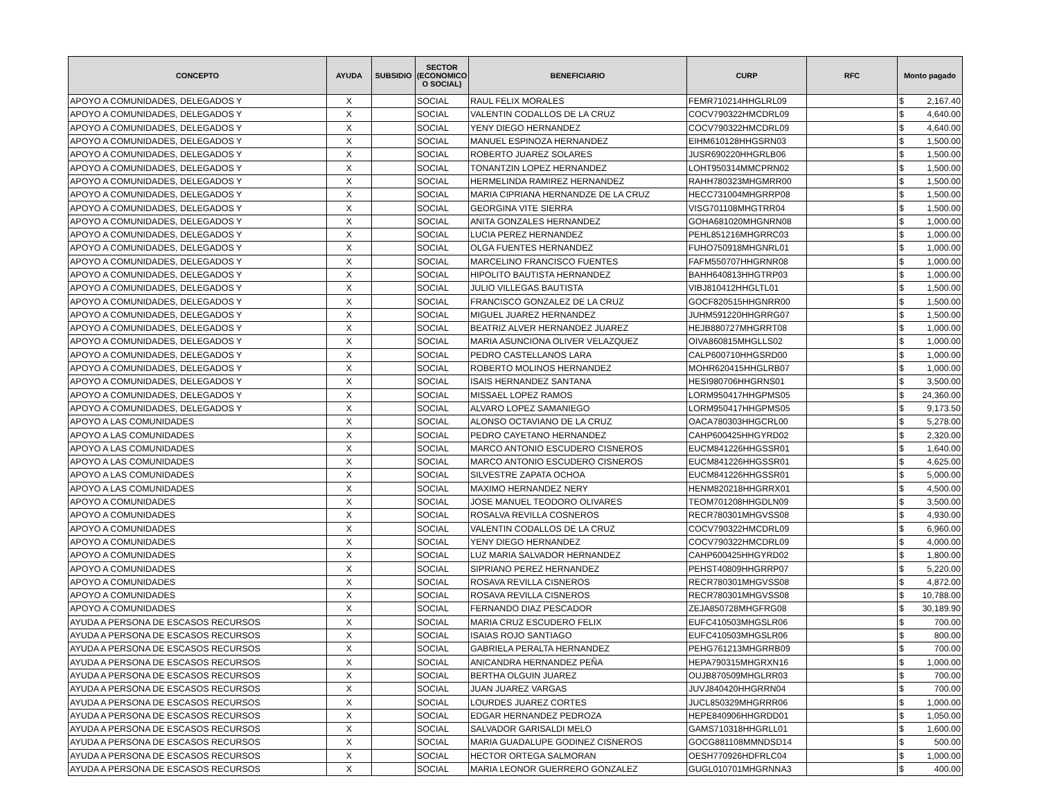| CONCEPTO | AYUDA | SUBSIDIO | SECTOR (ECONOMICO O SOCIAL) | BENEFICIARIO | CURP | RFC | Monto pagado |
| --- | --- | --- | --- | --- | --- | --- | --- |
| APOYO A COMUNIDADES, DELEGADOS Y | X | | SOCIAL | RAUL FELIX MORALES | FEMR710214HHGLRL09 | | $ 2,167.40 |
| APOYO A COMUNIDADES, DELEGADOS Y | X | | SOCIAL | VALENTIN CODALLOS DE LA CRUZ | COCV790322HMCDRL09 | | $ 4,640.00 |
| APOYO A COMUNIDADES, DELEGADOS Y | X | | SOCIAL | YENY DIEGO HERNANDEZ | COCV790322HMCDRL09 | | $ 4,640.00 |
| APOYO A COMUNIDADES, DELEGADOS Y | X | | SOCIAL | MANUEL ESPINOZA HERNANDEZ | EIHM610128HHGSRN03 | | $ 1,500.00 |
| APOYO A COMUNIDADES, DELEGADOS Y | X | | SOCIAL | ROBERTO JUAREZ SOLARES | JUSR690220HHGRLB06 | | $ 1,500.00 |
| APOYO A COMUNIDADES, DELEGADOS Y | X | | SOCIAL | TONANTZIN LOPEZ HERNANDEZ | LOHT950314MMCPRN02 | | $ 1,500.00 |
| APOYO A COMUNIDADES, DELEGADOS Y | X | | SOCIAL | HERMELINDA RAMIREZ HERNANDEZ | RAHH780323MHGMRR00 | | $ 1,500.00 |
| APOYO A COMUNIDADES, DELEGADOS Y | X | | SOCIAL | MARIA CIPRIANA HERNANDZE DE LA CRUZ | HECC731004MHGRRP08 | | $ 1,500.00 |
| APOYO A COMUNIDADES, DELEGADOS Y | X | | SOCIAL | GEORGINA VITE SIERRA | VISG701108MHGTRR04 | | $ 1,500.00 |
| APOYO A COMUNIDADES, DELEGADOS Y | X | | SOCIAL | ANITA GONZALES HERNANDEZ | GOHA681020MHGNRN08 | | $ 1,000.00 |
| APOYO A COMUNIDADES, DELEGADOS Y | X | | SOCIAL | LUCIA PEREZ HERNANDEZ | PEHL851216MHGRRC03 | | $ 1,000.00 |
| APOYO A COMUNIDADES, DELEGADOS Y | X | | SOCIAL | OLGA FUENTES HERNANDEZ | FUHO750918MHGNRL01 | | $ 1,000.00 |
| APOYO A COMUNIDADES, DELEGADOS Y | X | | SOCIAL | MARCELINO FRANCISCO FUENTES | FAFM550707HHGRNR08 | | $ 1,000.00 |
| APOYO A COMUNIDADES, DELEGADOS Y | X | | SOCIAL | HIPOLITO BAUTISTA HERNANDEZ | BAHH640813HHGTRP03 | | $ 1,000.00 |
| APOYO A COMUNIDADES, DELEGADOS Y | X | | SOCIAL | JULIO VILLEGAS BAUTISTA | VIBJ810412HHGLTL01 | | $ 1,500.00 |
| APOYO A COMUNIDADES, DELEGADOS Y | X | | SOCIAL | FRANCISCO GONZALEZ DE LA CRUZ | GOCF820515HHGNRR00 | | $ 1,500.00 |
| APOYO A COMUNIDADES, DELEGADOS Y | X | | SOCIAL | MIGUEL JUAREZ HERNANDEZ | JUHM591220HHGRRG07 | | $ 1,500.00 |
| APOYO A COMUNIDADES, DELEGADOS Y | X | | SOCIAL | BEATRIZ ALVER HERNANDEZ JUAREZ | HEJB880727MHGRRT08 | | $ 1,000.00 |
| APOYO A COMUNIDADES, DELEGADOS Y | X | | SOCIAL | MARIA ASUNCIONA OLIVER VELAZQUEZ | OIVA860815MHGLLS02 | | $ 1,000.00 |
| APOYO A COMUNIDADES, DELEGADOS Y | X | | SOCIAL | PEDRO CASTELLANOS LARA | CALP600710HHGSRD00 | | $ 1,000.00 |
| APOYO A COMUNIDADES, DELEGADOS Y | X | | SOCIAL | ROBERTO MOLINOS HERNANDEZ | MOHR620415HHGLRB07 | | $ 1,000.00 |
| APOYO A COMUNIDADES, DELEGADOS Y | X | | SOCIAL | ISAIS HERNANDEZ SANTANA | HESI980706HHGRNS01 | | $ 3,500.00 |
| APOYO A COMUNIDADES, DELEGADOS Y | X | | SOCIAL | MISSAEL LOPEZ RAMOS | LORM950417HHGPMS05 | | $ 24,360.00 |
| APOYO A COMUNIDADES, DELEGADOS Y | X | | SOCIAL | ALVARO LOPEZ SAMANIEGO | LORM950417HHGPMS05 | | $ 9,173.50 |
| APOYO A LAS COMUNIDADES | X | | SOCIAL | ALONSO OCTAVIANO DE LA CRUZ | OACA780303HHGCRL00 | | $ 5,278.00 |
| APOYO A LAS COMUNIDADES | X | | SOCIAL | PEDRO CAYETANO HERNANDEZ | CAHP600425HHGYRD02 | | $ 2,320.00 |
| APOYO A LAS COMUNIDADES | X | | SOCIAL | MARCO ANTONIO ESCUDERO CISNEROS | EUCM841226HHGSSR01 | | $ 1,640.00 |
| APOYO A LAS COMUNIDADES | X | | SOCIAL | MARCO ANTONIO ESCUDERO CISNEROS | EUCM841226HHGSSR01 | | $ 4,625.00 |
| APOYO A LAS COMUNIDADES | X | | SOCIAL | SILVESTRE ZAPATA OCHOA | EUCM841226HHGSSR01 | | $ 5,000.00 |
| APOYO A LAS COMUNIDADES | X | | SOCIAL | MAXIMO HERNANDEZ NERY | HENM820218HHGRRX01 | | $ 4,500.00 |
| APOYO A COMUNIDADES | X | | SOCIAL | JOSE MANUEL TEODORO OLIVARES | TEOM701208HHGDLN09 | | $ 3,500.00 |
| APOYO A COMUNIDADES | X | | SOCIAL | ROSALVA REVILLA COSNEROS | RECR780301MHGVSS08 | | $ 4,930.00 |
| APOYO A COMUNIDADES | X | | SOCIAL | VALENTIN CODALLOS DE LA CRUZ | COCV790322HMCDRL09 | | $ 6,960.00 |
| APOYO A COMUNIDADES | X | | SOCIAL | YENY DIEGO HERNANDEZ | COCV790322HMCDRL09 | | $ 4,000.00 |
| APOYO A COMUNIDADES | X | | SOCIAL | LUZ MARIA SALVADOR HERNANDEZ | CAHP600425HHGYRD02 | | $ 1,800.00 |
| APOYO A COMUNIDADES | X | | SOCIAL | SIPRIANO PEREZ HERNANDEZ | PEHST40809HHGRRP07 | | $ 5,220.00 |
| APOYO A COMUNIDADES | X | | SOCIAL | ROSAVA REVILLA CISNEROS | RECR780301MHGVSS08 | | $ 4,872.00 |
| APOYO A COMUNIDADES | X | | SOCIAL | ROSAVA REVILLA CISNEROS | RECR780301MHGVSS08 | | $ 10,788.00 |
| APOYO A COMUNIDADES | X | | SOCIAL | FERNANDO DIAZ PESCADOR | ZEJA850728MHGFRG08 | | $ 30,189.90 |
| AYUDA A PERSONA DE ESCASOS RECURSOS | X | | SOCIAL | MARIA CRUZ ESCUDERO FELIX | EUFC410503MHGSLR06 | | $ 700.00 |
| AYUDA A PERSONA DE ESCASOS RECURSOS | X | | SOCIAL | ISAIAS ROJO SANTIAGO | EUFC410503MHGSLR06 | | $ 800.00 |
| AYUDA A PERSONA DE ESCASOS RECURSOS | X | | SOCIAL | GABRIELA PERALTA HERNANDEZ | PEHG761213MHGRRB09 | | $ 700.00 |
| AYUDA A PERSONA DE ESCASOS RECURSOS | X | | SOCIAL | ANICANDRA HERNANDEZ PEÑA | HEPA790315MHGRXN16 | | $ 1,000.00 |
| AYUDA A PERSONA DE ESCASOS RECURSOS | X | | SOCIAL | BERTHA OLGUIN JUAREZ | OUJB870509MHGLRR03 | | $ 700.00 |
| AYUDA A PERSONA DE ESCASOS RECURSOS | X | | SOCIAL | JUAN JUAREZ VARGAS | JUVJ840420HHGRRN04 | | $ 700.00 |
| AYUDA A PERSONA DE ESCASOS RECURSOS | X | | SOCIAL | LOURDES JUAREZ CORTES | JUCL850329MHGRRR06 | | $ 1,000.00 |
| AYUDA A PERSONA DE ESCASOS RECURSOS | X | | SOCIAL | EDGAR HERNANDEZ PEDROZA | HEPE840906HHGRDD01 | | $ 1,050.00 |
| AYUDA A PERSONA DE ESCASOS RECURSOS | X | | SOCIAL | SALVADOR GARISALDI MELO | GAMS710318HHGRLL01 | | $ 1,600.00 |
| AYUDA A PERSONA DE ESCASOS RECURSOS | X | | SOCIAL | MARIA GUADALUPE GODINEZ CISNEROS | GOCG881108MMNDSD14 | | $ 500.00 |
| AYUDA A PERSONA DE ESCASOS RECURSOS | X | | SOCIAL | HECTOR ORTEGA SALMORAN | OESH770926HDFRLC04 | | $ 1,000.00 |
| AYUDA A PERSONA DE ESCASOS RECURSOS | X | | SOCIAL | MARIA LEONOR GUERRERO GONZALEZ | GUGL010701MHGRNNA3 | | $ 400.00 |